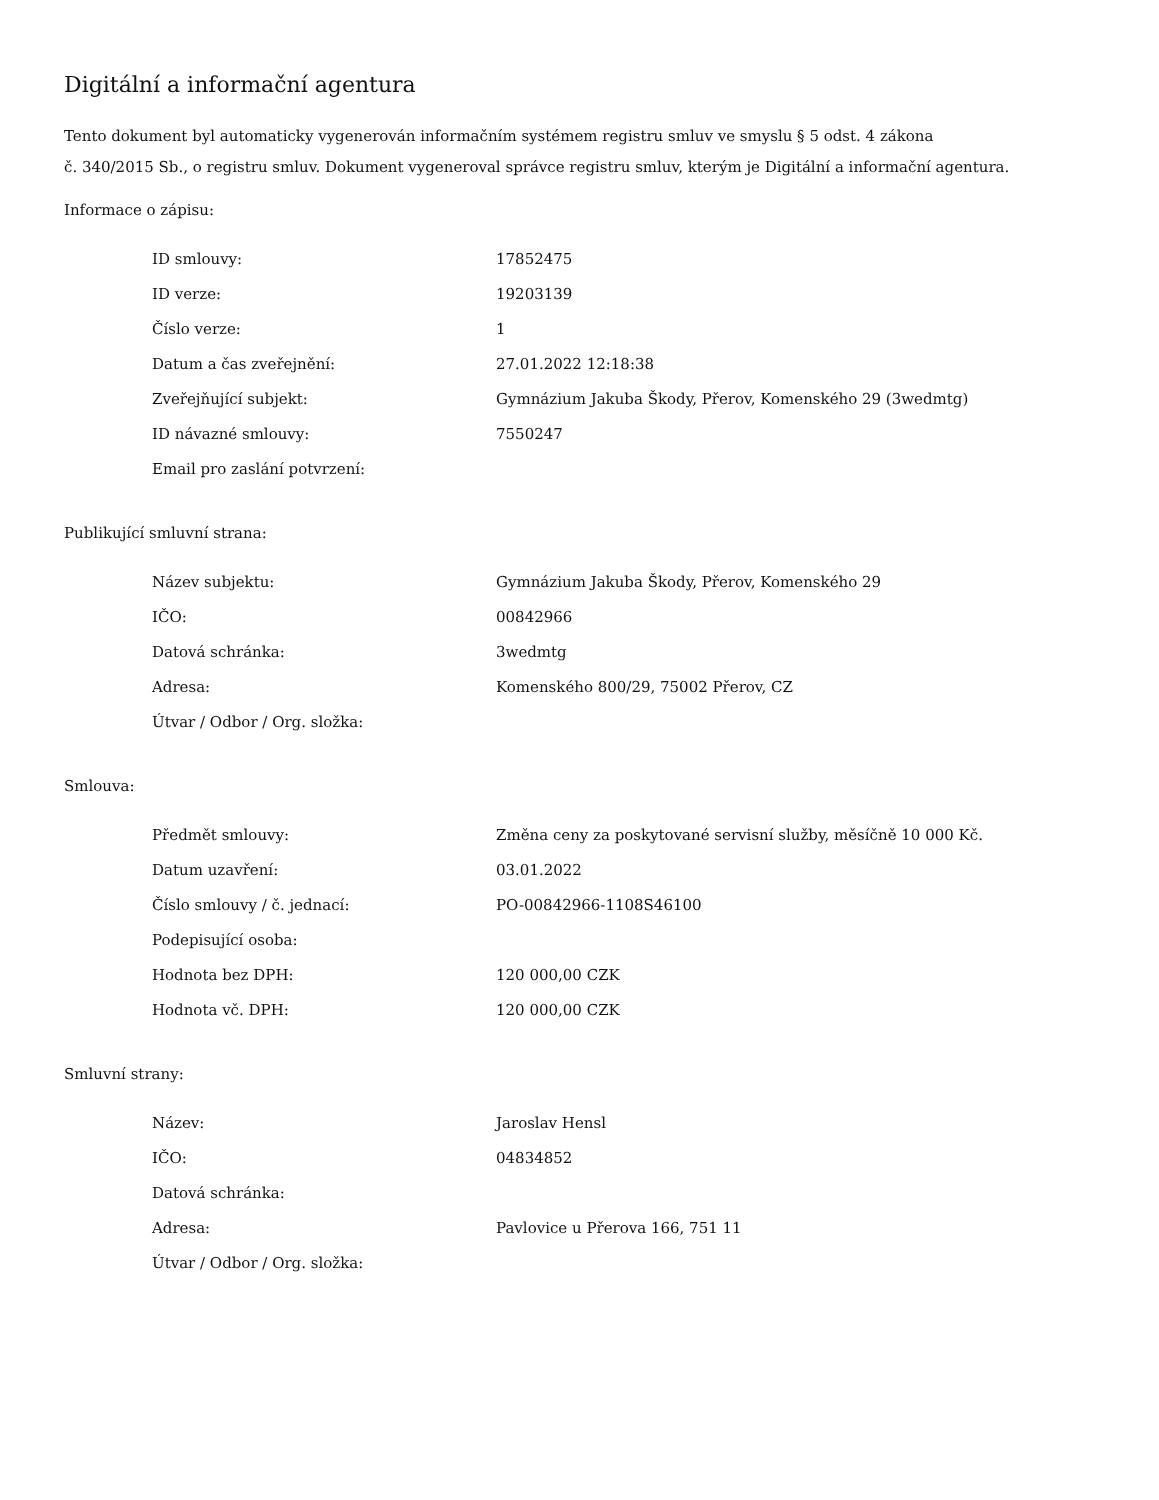Digitální a informační agentura
Tento dokument byl automaticky vygenerován informačním systémem registru smluv ve smyslu § 5 odst. 4 zákona
č. 340/2015 Sb., o registru smluv. Dokument vygeneroval správce registru smluv, kterým je Digitální a informační agentura.
Informace o zápisu:
| ID smlouvy: | 17852475 |
| ID verze: | 19203139 |
| Číslo verze: | 1 |
| Datum a čas zveřejnění: | 27.01.2022 12:18:38 |
| Zveřejňující subjekt: | Gymnázium Jakuba Škody, Přerov, Komenského 29 (3wedmtg) |
| ID návazné smlouvy: | 7550247 |
| Email pro zaslání potvrzení: | |
Publikující smluvní strana:
| Název subjektu: | Gymnázium Jakuba Škody, Přerov, Komenského 29 |
| IČO: | 00842966 |
| Datová schránka: | 3wedmtg |
| Adresa: | Komenského 800/29, 75002 Přerov, CZ |
| Útvar / Odbor / Org. složka: | |
Smlouva:
| Předmět smlouvy: | Změna ceny za poskytované servisní služby, měsíčně 10 000 Kč. |
| Datum uzavření: | 03.01.2022 |
| Číslo smlouvy / č. jednací: | PO-00842966-1108S46100 |
| Podepisující osoba: | |
| Hodnota bez DPH: | 120 000,00 CZK |
| Hodnota vč. DPH: | 120 000,00 CZK |
Smluvní strany:
| Název: | Jaroslav Hensl |
| IČO: | 04834852 |
| Datová schránka: | |
| Adresa: | Pavlovice u Přerova 166, 751 11 |
| Útvar / Odbor / Org. složka: | |